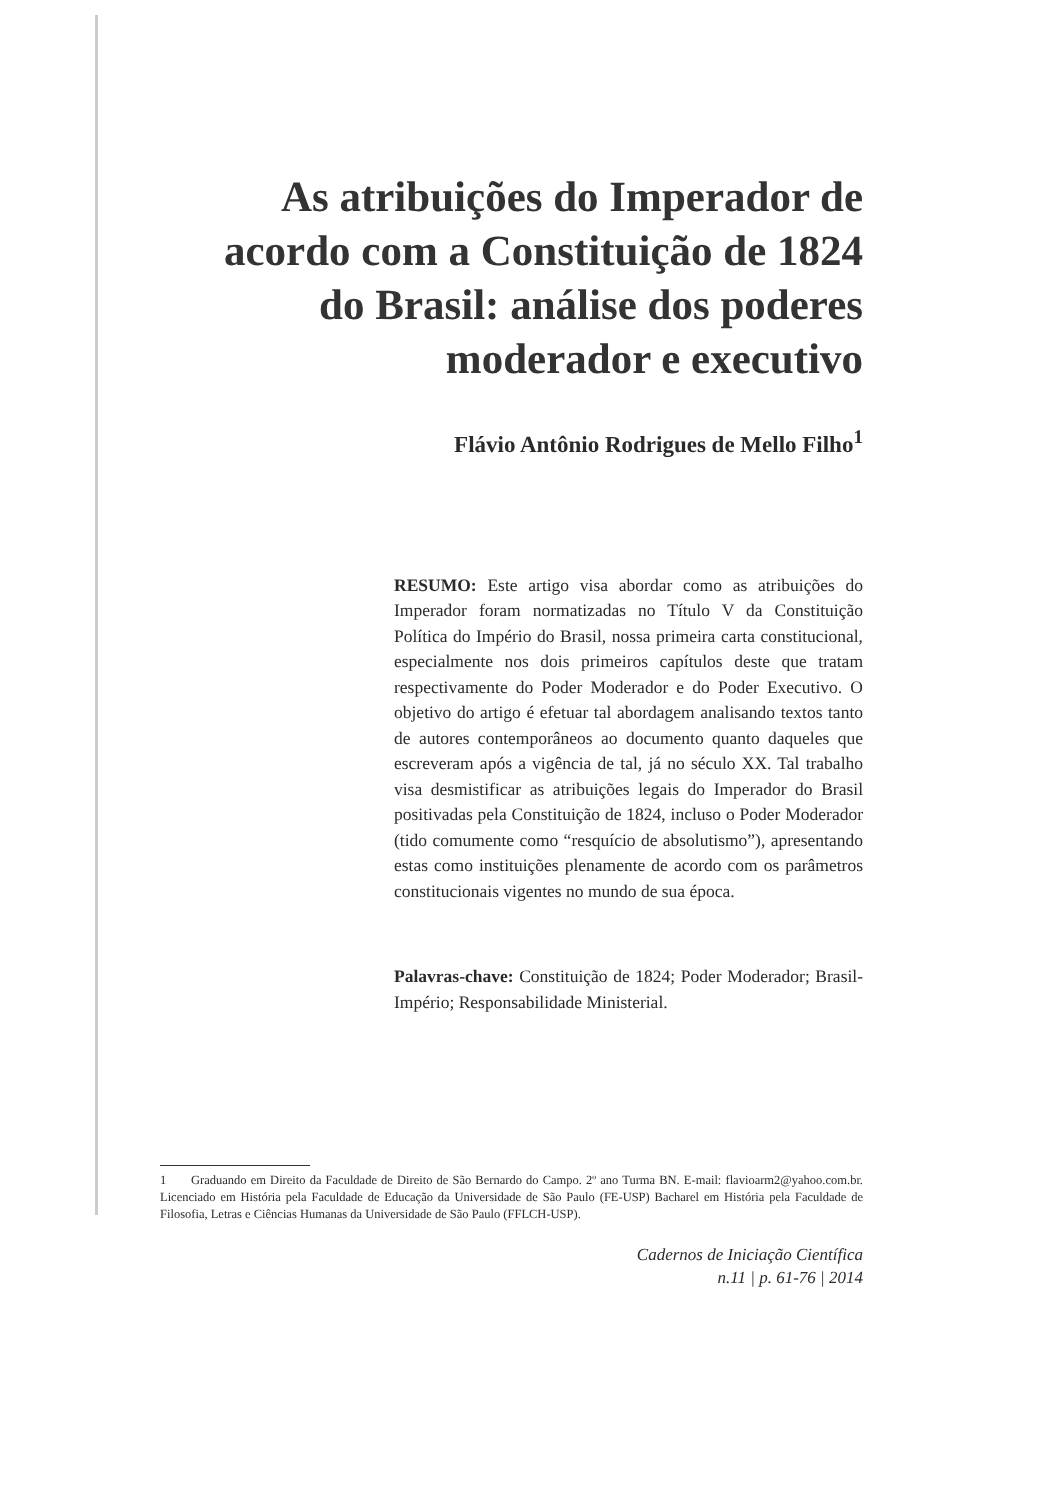As atribuições do Imperador de acordo com a Constituição de 1824 do Brasil: análise dos poderes moderador e executivo
Flávio Antônio Rodrigues de Mello Filho<sup>1</sup>
RESUMO: Este artigo visa abordar como as atribuições do Imperador foram normatizadas no Título V da Constituição Política do Império do Brasil, nossa primeira carta constitucional, especialmente nos dois primeiros capítulos deste que tratam respectivamente do Poder Moderador e do Poder Executivo. O objetivo do artigo é efetuar tal abordagem analisando textos tanto de autores contemporâneos ao documento quanto daqueles que escreveram após a vigência de tal, já no século XX. Tal trabalho visa desmistificar as atribuições legais do Imperador do Brasil positivadas pela Constituição de 1824, incluso o Poder Moderador (tido comumente como “resquício de absolutismo”), apresentando estas como instituições plenamente de acordo com os parâmetros constitucionais vigentes no mundo de sua época.
Palavras-chave: Constituição de 1824; Poder Moderador; Brasil-Império; Responsabilidade Ministerial.
1 Graduando em Direito da Faculdade de Direito de São Bernardo do Campo. 2º ano Turma BN. E-mail: flavioarm2@yahoo.com.br. Licenciado em História pela Faculdade de Educação da Universidade de São Paulo (FE-USP) Bacharel em História pela Faculdade de Filosofia, Letras e Ciências Humanas da Universidade de São Paulo (FFLCH-USP).
Cadernos de Iniciação Científica
n.11 | p. 61-76 | 2014